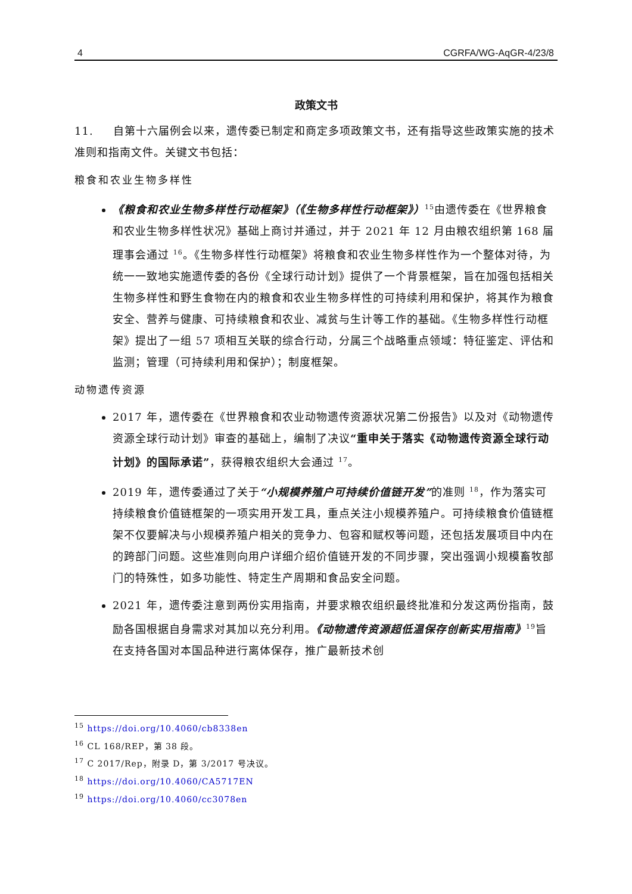4 CGRFA/WG-AqGR-4/23/8
政策文书
11. 自第十六届例会以来，遗传委已制定和商定多项政策文书，还有指导这些政策实施的技术准则和指南文件。关键文书包括：
粮食和农业生物多样性
《粮食和农业生物多样性行动框架》（《生物多样性行动框架》）<sup>15</sup>由遗传委在《世界粮食和农业生物多样性状况》基础上商讨并通过，并于 2021 年 12 月由粮农组织第 168 届理事会通过 <sup>16</sup>。《生物多样性行动框架》将粮食和农业生物多样性作为一个整体对待，为统一一致地实施遗传委的各份《全球行动计划》提供了一个背景框架，旨在加强包括相关生物多样性和野生食物在内的粮食和农业生物多样性的可持续利用和保护，将其作为粮食安全、营养与健康、可持续粮食和农业、减贫与生计等工作的基础。《生物多样性行动框架》提出了一组 57 项相互关联的综合行动，分属三个战略重点领域：特征鉴定、评估和监测；管理（可持续利用和保护）；制度框架。
动物遗传资源
2017 年，遗传委在《世界粮食和农业动物遗传资源状况第二份报告》以及对《动物遗传资源全球行动计划》审查的基础上，编制了决议“重申关于落实《动物遗传资源全球行动计划》的国际承诺”，获得粮农组织大会通过 <sup>17</sup>。
2019 年，遗传委通过了关于“小规模养殖户可持续价值链开发”的准则 <sup>18</sup>，作为落实可持续粮食价值链框架的一项实用开发工具，重点关注小规模养殖户。可持续粮食价值链框架不仅要解决与小规模养殖户相关的竞争力、包容和赋权等问题，还包括发展项目中内在的跨部门问题。这些准则向用户详细介绍价值链开发的不同步骤，突出强调小规模畜牧部门的特殊性，如多功能性、特定生产周期和食品安全问题。
2021 年，遗传委注意到两份实用指南，并要求粮农组织最终批准和分发这两份指南，鼓励各国根据自身需求对其加以充分利用。《动物遗传资源超低温保存创新实用指南》<sup>19</sup>旨在支持各国对本国品种进行离体保存，推广最新技术创
<sup>15</sup> https://doi.org/10.4060/cb8338en
<sup>16</sup> CL 168/REP，第 38 段。
<sup>17</sup> C 2017/Rep，附录 D，第 3/2017 号决议。
<sup>18</sup> https://doi.org/10.4060/CA5717EN
<sup>19</sup> https://doi.org/10.4060/cc3078en